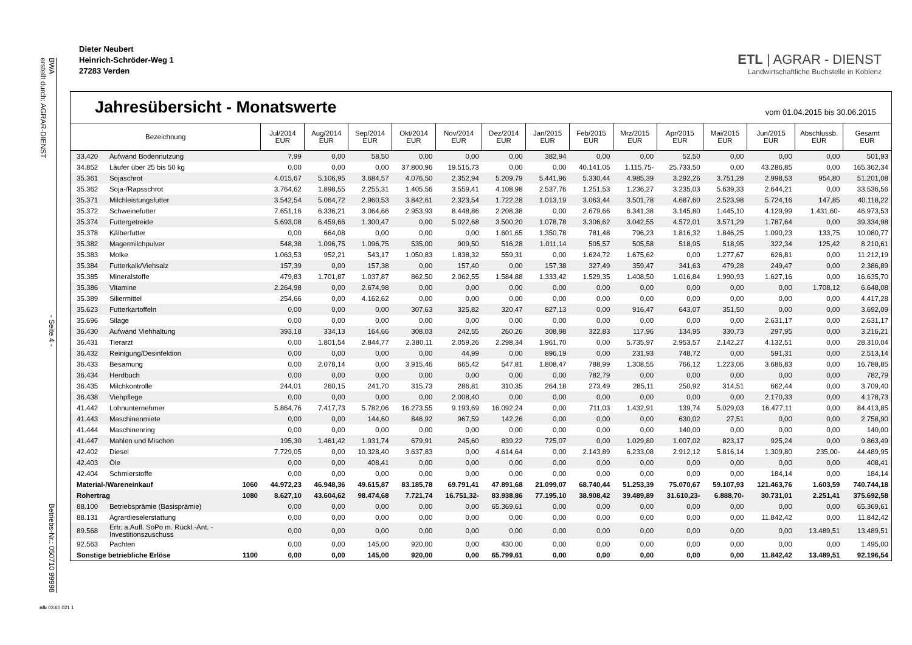BWA
erstellt durch: AGRAR-DIENST - Seite 4 - Betriebs-Nr.: 050710 99998
Dieter Neubert
Heinrich-Schröder-Weg 1
27283 Verden
ETL | AGRAR - DIENST
Landwirtschaftliche Buchstelle in Koblenz
Jahresübersicht - Monatswerte
vom 01.04.2015 bis 30.06.2015
| Bezeichnung | | | Jul/2014 EUR | Aug/2014 EUR | Sep/2014 EUR | Okt/2014 EUR | Nov/2014 EUR | Dez/2014 EUR | Jan/2015 EUR | Feb/2015 EUR | Mrz/2015 EUR | Apr/2015 EUR | Mai/2015 EUR | Jun/2015 EUR | Abschlussb. EUR | Gesamt EUR |
| --- | --- | --- | --- | --- | --- | --- | --- | --- | --- | --- | --- | --- | --- | --- | --- | --- |
| 33.420 | Aufwand Bodennutzung | | 7,99 | 0,00 | 58,50 | 0,00 | 0,00 | 0,00 | 382,94 | 0,00 | 0,00 | 52,50 | 0,00 | 0,00 | 0,00 | 501,93 |
| 34.852 | Läufer über 25 bis 50 kg | | 0,00 | 0,00 | 0,00 | 37.800,96 | 19.515,73 | 0,00 | 0,00 | 40.141,05 | 1.115,75- | 25.733,50 | 0,00 | 43.286,85 | 0,00 | 165.362,34 |
| 35.361 | Sojaschrot | | 4.015,67 | 5.106,95 | 3.684,57 | 4.076,50 | 2.352,94 | 5.209,79 | 5.441,96 | 5.330,44 | 4.985,39 | 3.292,26 | 3.751,28 | 2.998,53 | 954,80 | 51.201,08 |
| 35.362 | Soja-/Rapsschrot | | 3.764,62 | 1.898,55 | 2.255,31 | 1.405,56 | 3.559,41 | 4.108,98 | 2.537,76 | 1.251,53 | 1.236,27 | 3.235,03 | 5.639,33 | 2.644,21 | 0,00 | 33.536,56 |
| 35.371 | Milchleistungsfutter | | 3.542,54 | 5.064,72 | 2.960,53 | 3.842,61 | 2.323,54 | 1.722,28 | 1.013,19 | 3.063,44 | 3.501,78 | 4.687,60 | 2.523,98 | 5.724,16 | 147,85 | 40.118,22 |
| 35.372 | Schweinefutter | | 7.651,16 | 6.336,21 | 3.064,66 | 2.953,93 | 8.448,86 | 2.208,38 | 0,00 | 2.679,66 | 6.341,38 | 3.145,80 | 1.445,10 | 4.129,99 | 1.431,60- | 46.973,53 |
| 35.374 | Futtergetreide | | 5.693,08 | 6.459,66 | 1.300,47 | 0,00 | 5.022,68 | 3.500,20 | 1.078,78 | 3.306,62 | 3.042,55 | 4.572,01 | 3.571,29 | 1.787,64 | 0,00 | 39.334,98 |
| 35.378 | Kälberfutter | | 0,00 | 664,08 | 0,00 | 0,00 | 0,00 | 1.601,65 | 1.350,78 | 781,48 | 796,23 | 1.816,32 | 1.846,25 | 1.090,23 | 133,75 | 10.080,77 |
| 35.382 | Magermilchpulver | | 548,38 | 1.096,75 | 1.096,75 | 535,00 | 909,50 | 516,28 | 1.011,14 | 505,57 | 505,58 | 518,95 | 518,95 | 322,34 | 125,42 | 8.210,61 |
| 35.383 | Molke | | 1.063,53 | 952,21 | 543,17 | 1.050,83 | 1.838,32 | 559,31 | 0,00 | 1.624,72 | 1.675,62 | 0,00 | 1.277,67 | 626,81 | 0,00 | 11.212,19 |
| 35.384 | Futterkalk/Viehsalz | | 157,39 | 0,00 | 157,38 | 0,00 | 157,40 | 0,00 | 157,38 | 327,49 | 359,47 | 341,63 | 479,28 | 249,47 | 0,00 | 2.386,89 |
| 35.385 | Mineralstoffe | | 479,83 | 1.701,87 | 1.037,87 | 862,50 | 2.062,55 | 1.584,88 | 1.333,42 | 1.529,35 | 1.408,50 | 1.016,84 | 1.990,93 | 1.627,16 | 0,00 | 16.635,70 |
| 35.386 | Vitamine | | 2.264,98 | 0,00 | 2.674,98 | 0,00 | 0,00 | 0,00 | 0,00 | 0,00 | 0,00 | 0,00 | 0,00 | 0,00 | 1.708,12 | 6.648,08 |
| 35.389 | Siliermittel | | 254,66 | 0,00 | 4.162,62 | 0,00 | 0,00 | 0,00 | 0,00 | 0,00 | 0,00 | 0,00 | 0,00 | 0,00 | 0,00 | 4.417,28 |
| 35.623 | Futterkartoffeln | | 0,00 | 0,00 | 0,00 | 307,63 | 325,82 | 320,47 | 827,13 | 0,00 | 916,47 | 643,07 | 351,50 | 0,00 | 0,00 | 3.692,09 |
| 35.696 | Silage | | 0,00 | 0,00 | 0,00 | 0,00 | 0,00 | 0,00 | 0,00 | 0,00 | 0,00 | 0,00 | 0,00 | 2.631,17 | 0,00 | 2.631,17 |
| 36.430 | Aufwand Viehhaltung | | 393,18 | 334,13 | 164,66 | 308,03 | 242,55 | 260,26 | 308,98 | 322,83 | 117,96 | 134,95 | 330,73 | 297,95 | 0,00 | 3.216,21 |
| 36.431 | Tierarzt | | 0,00 | 1.801,54 | 2.844,77 | 2.380,11 | 2.059,26 | 2.298,34 | 1.961,70 | 0,00 | 5.735,97 | 2.953,57 | 2.142,27 | 4.132,51 | 0,00 | 28.310,04 |
| 36.432 | Reinigung/Desinfektion | | 0,00 | 0,00 | 0,00 | 0,00 | 44,99 | 0,00 | 896,19 | 0,00 | 231,93 | 748,72 | 0,00 | 591,31 | 0,00 | 2.513,14 |
| 36.433 | Besamung | | 0,00 | 2.078,14 | 0,00 | 3.915,46 | 665,42 | 547,81 | 1.808,47 | 788,99 | 1.308,55 | 766,12 | 1.223,06 | 3.686,83 | 0,00 | 16.788,85 |
| 36.434 | Herdbuch | | 0,00 | 0,00 | 0,00 | 0,00 | 0,00 | 0,00 | 0,00 | 782,79 | 0,00 | 0,00 | 0,00 | 0,00 | 0,00 | 782,79 |
| 36.435 | Milchkontrolle | | 244,01 | 260,15 | 241,70 | 315,73 | 286,81 | 310,35 | 264,18 | 273,49 | 285,11 | 250,92 | 314,51 | 662,44 | 0,00 | 3.709,40 |
| 36.438 | Viehpflege | | 0,00 | 0,00 | 0,00 | 0,00 | 2.008,40 | 0,00 | 0,00 | 0,00 | 0,00 | 0,00 | 0,00 | 2.170,33 | 0,00 | 4.178,73 |
| 41.442 | Lohnunternehmer | | 5.864,76 | 7.417,73 | 5.782,06 | 16.273,55 | 9.193,69 | 16.092,24 | 0,00 | 711,03 | 1.432,91 | 139,74 | 5.029,03 | 16.477,11 | 0,00 | 84.413,85 |
| 41.443 | Maschinenmiete | | 0,00 | 0,00 | 144,60 | 846,92 | 967,59 | 142,26 | 0,00 | 0,00 | 0,00 | 630,02 | 27,51 | 0,00 | 0,00 | 2.758,90 |
| 41.444 | Maschinenring | | 0,00 | 0,00 | 0,00 | 0,00 | 0,00 | 0,00 | 0,00 | 0,00 | 0,00 | 140,00 | 0,00 | 0,00 | 0,00 | 140,00 |
| 41.447 | Mahlen und Mischen | | 195,30 | 1.461,42 | 1.931,74 | 679,91 | 245,60 | 839,22 | 725,07 | 0,00 | 1.029,80 | 1.007,02 | 823,17 | 925,24 | 0,00 | 9.863,49 |
| 42.402 | Diesel | | 7.729,05 | 0,00 | 10.328,40 | 3.637,83 | 0,00 | 4.614,64 | 0,00 | 2.143,89 | 6.233,08 | 2.912,12 | 5.816,14 | 1.309,80 | 235,00- | 44.489,95 |
| 42.403 | Öle | | 0,00 | 0,00 | 408,41 | 0,00 | 0,00 | 0,00 | 0,00 | 0,00 | 0,00 | 0,00 | 0,00 | 0,00 | 0,00 | 408,41 |
| 42.404 | Schmierstoffe | | 0,00 | 0,00 | 0,00 | 0,00 | 0,00 | 0,00 | 0,00 | 0,00 | 0,00 | 0,00 | 0,00 | 184,14 | 0,00 | 184,14 |
| Material-/Wareneinkauf | | 1060 | 44.972,23 | 46.948,36 | 49.615,87 | 83.185,78 | 69.791,41 | 47.891,68 | 21.099,07 | 68.740,44 | 51.253,39 | 75.070,67 | 59.107,93 | 121.463,76 | 1.603,59 | 740.744,18 |
| Rohertrag | | 1080 | 8.627,10 | 43.604,62 | 98.474,68 | 7.721,74 | 16.751,32- | 83.938,86 | 77.195,10 | 38.908,42 | 39.489,89 | 31.610,23- | 6.888,70- | 30.731,01 | 2.251,41 | 375.692,58 |
| 88.100 | Betriebsprämie (Basisprämie) | | 0,00 | 0,00 | 0,00 | 0,00 | 0,00 | 65.369,61 | 0,00 | 0,00 | 0,00 | 0,00 | 0,00 | 0,00 | 0,00 | 65.369,61 |
| 88.131 | Agrardieselerstattung | | 0,00 | 0,00 | 0,00 | 0,00 | 0,00 | 0,00 | 0,00 | 0,00 | 0,00 | 0,00 | 0,00 | 11.842,42 | 0,00 | 11.842,42 |
| 89.568 | Ertr. a.Aufl. SoPo m. Rückl.-Ant. - Investitionszuschuss | | 0,00 | 0,00 | 0,00 | 0,00 | 0,00 | 0,00 | 0,00 | 0,00 | 0,00 | 0,00 | 0,00 | 0,00 | 13.489,51 | 13.489,51 |
| 92.563 | Pachten | | 0,00 | 0,00 | 145,00 | 920,00 | 0,00 | 430,00 | 0,00 | 0,00 | 0,00 | 0,00 | 0,00 | 0,00 | 0,00 | 1.495,00 |
| Sonstige betriebliche Erlöse | | 1100 | 0,00 | 0,00 | 145,00 | 920,00 | 0,00 | 65.799,61 | 0,00 | 0,00 | 0,00 | 0,00 | 0,00 | 11.842,42 | 13.489,51 | 92.196,54 |
nlb 03.60.021 1